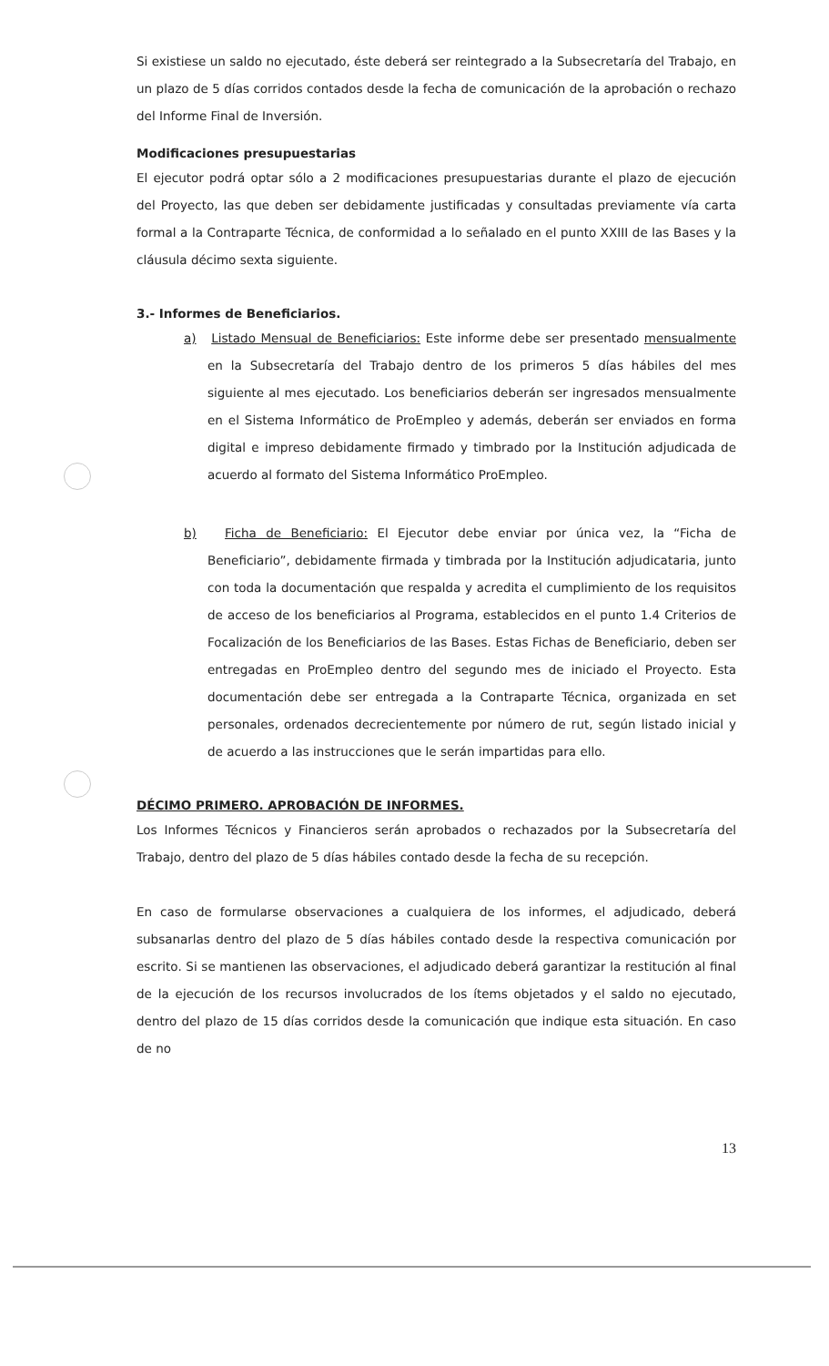Si existiese un saldo no ejecutado, éste deberá ser reintegrado a la Subsecretaría del Trabajo, en un plazo de 5 días corridos contados desde la fecha de comunicación de la aprobación o rechazo del Informe Final de Inversión.
Modificaciones presupuestarias
El ejecutor podrá optar sólo a 2 modificaciones presupuestarias durante el plazo de ejecución del Proyecto, las que deben ser debidamente justificadas y consultadas previamente vía carta formal a la Contraparte Técnica, de conformidad a lo señalado en el punto XXIII de las Bases y la cláusula décimo sexta siguiente.
3.- Informes de Beneficiarios.
a) Listado Mensual de Beneficiarios: Este informe debe ser presentado mensualmente en la Subsecretaría del Trabajo dentro de los primeros 5 días hábiles del mes siguiente al mes ejecutado. Los beneficiarios deberán ser ingresados mensualmente en el Sistema Informático de ProEmpleo y además, deberán ser enviados en forma digital e impreso debidamente firmado y timbrado por la Institución adjudicada de acuerdo al formato del Sistema Informático ProEmpleo.
b) Ficha de Beneficiario: El Ejecutor debe enviar por única vez, la “Ficha de Beneficiario”, debidamente firmada y timbrada por la Institución adjudicataria, junto con toda la documentación que respalda y acredita el cumplimiento de los requisitos de acceso de los beneficiarios al Programa, establecidos en el punto 1.4 Criterios de Focalización de los Beneficiarios de las Bases. Estas Fichas de Beneficiario, deben ser entregadas en ProEmpleo dentro del segundo mes de iniciado el Proyecto. Esta documentación debe ser entregada a la Contraparte Técnica, organizada en set personales, ordenados decrecientemente por número de rut, según listado inicial y de acuerdo a las instrucciones que le serán impartidas para ello.
DÉCIMO PRIMERO. APROBACIÓN DE INFORMES.
Los Informes Técnicos y Financieros serán aprobados o rechazados por la Subsecretaría del Trabajo, dentro del plazo de 5 días hábiles contado desde la fecha de su recepción.
En caso de formularse observaciones a cualquiera de los informes, el adjudicado, deberá subsanarlas dentro del plazo de 5 días hábiles contado desde la respectiva comunicación por escrito. Si se mantienen las observaciones, el adjudicado deberá garantizar la restitución al final de la ejecución de los recursos involucrados de los ítems objetados y el saldo no ejecutado, dentro del plazo de 15 días corridos desde la comunicación que indique esta situación. En caso de no
13